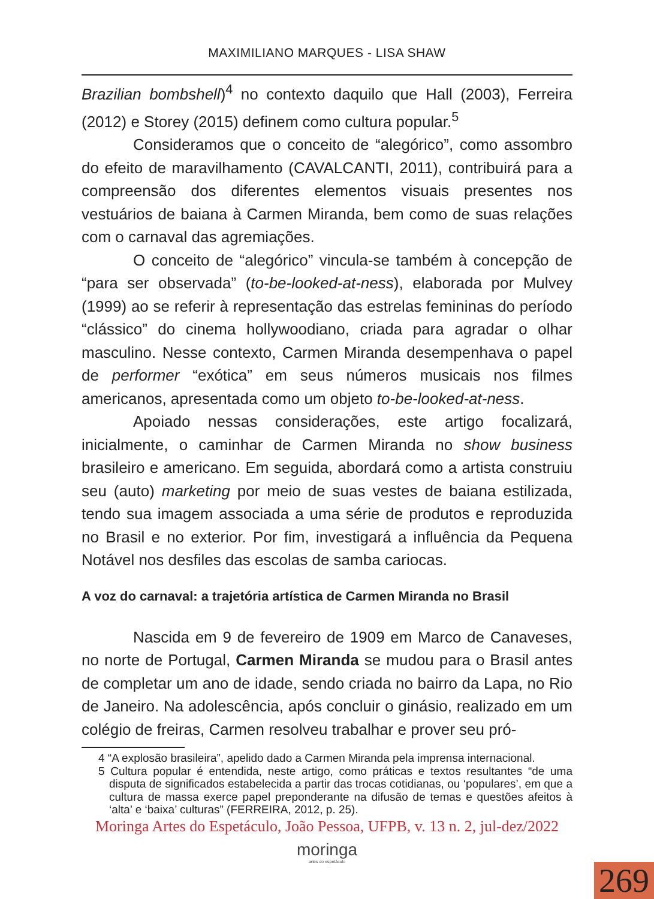MAXIMILIANO MARQUES - LISA SHAW
Brazilian bombshell)<sup>4</sup> no contexto daquilo que Hall (2003), Ferreira (2012) e Storey (2015) definem como cultura popular.<sup>5</sup>
Consideramos que o conceito de “alegórico”, como assombro do efeito de maravilhamento (CAVALCANTI, 2011), contribuirá para a compreensão dos diferentes elementos visuais presentes nos vestuários de baiana à Carmen Miranda, bem como de suas relações com o carnaval das agremiações.
O conceito de “alegórico” vincula-se também à concepção de “para ser observada” (to-be-looked-at-ness), elaborada por Mulvey (1999) ao se referir à representação das estrelas femininas do período “clássico” do cinema hollywoodiano, criada para agradar o olhar masculino. Nesse contexto, Carmen Miranda desempenhava o papel de performer “exótica” em seus números musicais nos filmes americanos, apresentada como um objeto to-be-looked-at-ness.
Apoiado nessas considerações, este artigo focalizará, inicialmente, o caminhar de Carmen Miranda no show business brasileiro e americano. Em seguida, abordará como a artista construiu seu (auto) marketing por meio de suas vestes de baiana estilizada, tendo sua imagem associada a uma série de produtos e reproduzida no Brasil e no exterior. Por fim, investigará a influência da Pequena Notável nos desfiles das escolas de samba cariocas.
A voz do carnaval: a trajetória artística de Carmen Miranda no Brasil
Nascida em 9 de fevereiro de 1909 em Marco de Canaveses, no norte de Portugal, Carmen Miranda se mudou para o Brasil antes de completar um ano de idade, sendo criada no bairro da Lapa, no Rio de Janeiro. Na adolescência, após concluir o ginásio, realizado em um colégio de freiras, Carmen resolveu trabalhar e prover seu pró-
4 “A explosão brasileira”, apelido dado a Carmen Miranda pela imprensa internacional.
5 Cultura popular é entendida, neste artigo, como práticas e textos resultantes “de uma disputa de significados estabelecida a partir das trocas cotidianas, ou ‘populares’, em que a cultura de massa exerce papel preponderante na difusão de temas e questões afeitos à ‘alta’ e ‘baixa’ culturas” (FERREIRA, 2012, p. 25).
Moringa Artes do Espetáculo, João Pessoa, UFPB, v. 13 n. 2, jul-dez/2022
moringa
artes do espetáculo
269